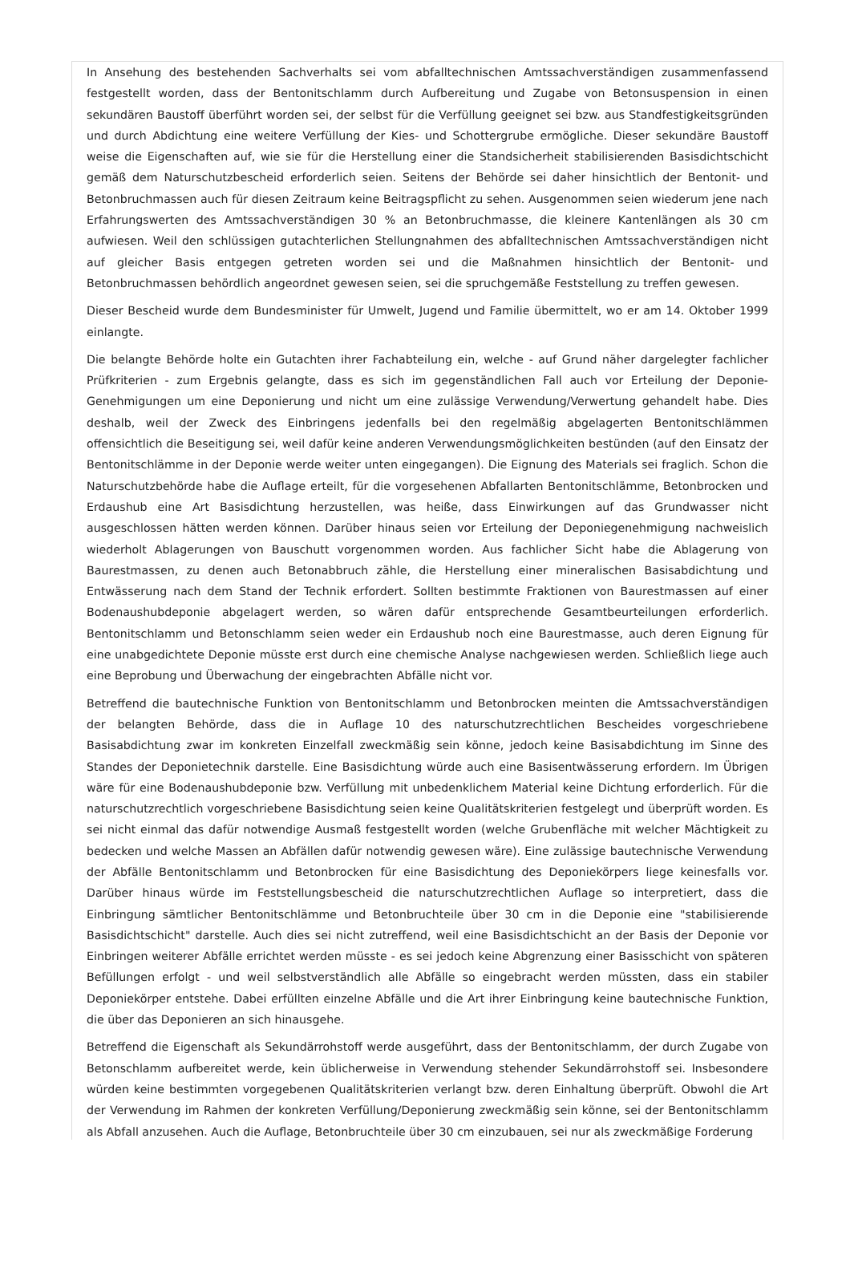In Ansehung des bestehenden Sachverhalts sei vom abfalltechnischen Amtssachverständigen zusammenfassend festgestellt worden, dass der Bentonitschlamm durch Aufbereitung und Zugabe von Betonsuspension in einen sekundären Baustoff überführt worden sei, der selbst für die Verfüllung geeignet sei bzw. aus Standfestigkeitsgründen und durch Abdichtung eine weitere Verfüllung der Kies- und Schottergrube ermögliche. Dieser sekundäre Baustoff weise die Eigenschaften auf, wie sie für die Herstellung einer die Standsicherheit stabilisierenden Basisdichtschicht gemäß dem Naturschutzbescheid erforderlich seien. Seitens der Behörde sei daher hinsichtlich der Bentonit- und Betonbruchmassen auch für diesen Zeitraum keine Beitragspflicht zu sehen. Ausgenommen seien wiederum jene nach Erfahrungswerten des Amtssachverständigen 30 % an Betonbruchmasse, die kleinere Kantenlängen als 30 cm aufwiesen. Weil den schlüssigen gutachterlichen Stellungnahmen des abfalltechnischen Amtssachverständigen nicht auf gleicher Basis entgegen getreten worden sei und die Maßnahmen hinsichtlich der Bentonit- und Betonbruchmassen behördlich angeordnet gewesen seien, sei die spruchgemäße Feststellung zu treffen gewesen.
Dieser Bescheid wurde dem Bundesminister für Umwelt, Jugend und Familie übermittelt, wo er am 14. Oktober 1999 einlangte.
Die belangte Behörde holte ein Gutachten ihrer Fachabteilung ein, welche - auf Grund näher dargelegter fachlicher Prüfkriterien - zum Ergebnis gelangte, dass es sich im gegenständlichen Fall auch vor Erteilung der Deponie-Genehmigungen um eine Deponierung und nicht um eine zulässige Verwendung/Verwertung gehandelt habe. Dies deshalb, weil der Zweck des Einbringens jedenfalls bei den regelmäßig abgelagerten Bentonitschlämmen offensichtlich die Beseitigung sei, weil dafür keine anderen Verwendungsmöglichkeiten bestünden (auf den Einsatz der Bentonitschlämme in der Deponie werde weiter unten eingegangen). Die Eignung des Materials sei fraglich. Schon die Naturschutzbehörde habe die Auflage erteilt, für die vorgesehenen Abfallarten Bentonitschlämme, Betonbrocken und Erdaushub eine Art Basisdichtung herzustellen, was heiße, dass Einwirkungen auf das Grundwasser nicht ausgeschlossen hätten werden können. Darüber hinaus seien vor Erteilung der Deponiegenehmigung nachweislich wiederholt Ablagerungen von Bauschutt vorgenommen worden. Aus fachlicher Sicht habe die Ablagerung von Baurestmassen, zu denen auch Betonabbruch zähle, die Herstellung einer mineralischen Basisabdichtung und Entwässerung nach dem Stand der Technik erfordert. Sollten bestimmte Fraktionen von Baurestmassen auf einer Bodenaushubdeponie abgelagert werden, so wären dafür entsprechende Gesamtbeurteilungen erforderlich. Bentonitschlamm und Betonschlamm seien weder ein Erdaushub noch eine Baurestmasse, auch deren Eignung für eine unabgedichtete Deponie müsste erst durch eine chemische Analyse nachgewiesen werden. Schließlich liege auch eine Beprobung und Überwachung der eingebrachten Abfälle nicht vor.
Betreffend die bautechnische Funktion von Bentonitschlamm und Betonbrocken meinten die Amtssachverständigen der belangten Behörde, dass die in Auflage 10 des naturschutzrechtlichen Bescheides vorgeschriebene Basisabdichtung zwar im konkreten Einzelfall zweckmäßig sein könne, jedoch keine Basisabdichtung im Sinne des Standes der Deponietechnik darstelle. Eine Basisdichtung würde auch eine Basisentwässerung erfordern. Im Übrigen wäre für eine Bodenaushubdeponie bzw. Verfüllung mit unbedenklichem Material keine Dichtung erforderlich. Für die naturschutzrechtlich vorgeschriebene Basisdichtung seien keine Qualitätskriterien festgelegt und überprüft worden. Es sei nicht einmal das dafür notwendige Ausmaß festgestellt worden (welche Grubenfläche mit welcher Mächtigkeit zu bedecken und welche Massen an Abfällen dafür notwendig gewesen wäre). Eine zulässige bautechnische Verwendung der Abfälle Bentonitschlamm und Betonbrocken für eine Basisdichtung des Deponiekörpers liege keinesfalls vor. Darüber hinaus würde im Feststellungsbescheid die naturschutzrechtlichen Auflage so interpretiert, dass die Einbringung sämtlicher Bentonitschlämme und Betonbruchteile über 30 cm in die Deponie eine "stabilisierende Basisdichtschicht" darstelle. Auch dies sei nicht zutreffend, weil eine Basisdichtschicht an der Basis der Deponie vor Einbringen weiterer Abfälle errichtet werden müsste - es sei jedoch keine Abgrenzung einer Basisschicht von späteren Befüllungen erfolgt - und weil selbstverständlich alle Abfälle so eingebracht werden müssten, dass ein stabiler Deponiekörper entstehe. Dabei erfüllten einzelne Abfälle und die Art ihrer Einbringung keine bautechnische Funktion, die über das Deponieren an sich hinausgehe.
Betreffend die Eigenschaft als Sekundärrohstoff werde ausgeführt, dass der Bentonitschlamm, der durch Zugabe von Betonschlamm aufbereitet werde, kein üblicherweise in Verwendung stehender Sekundärrohstoff sei. Insbesondere würden keine bestimmten vorgegebenen Qualitätskriterien verlangt bzw. deren Einhaltung überprüft. Obwohl die Art der Verwendung im Rahmen der konkreten Verfüllung/Deponierung zweckmäßig sein könne, sei der Bentonitschlamm als Abfall anzusehen. Auch die Auflage, Betonbruchteile über 30 cm einzubauen, sei nur als zweckmäßige Forderung